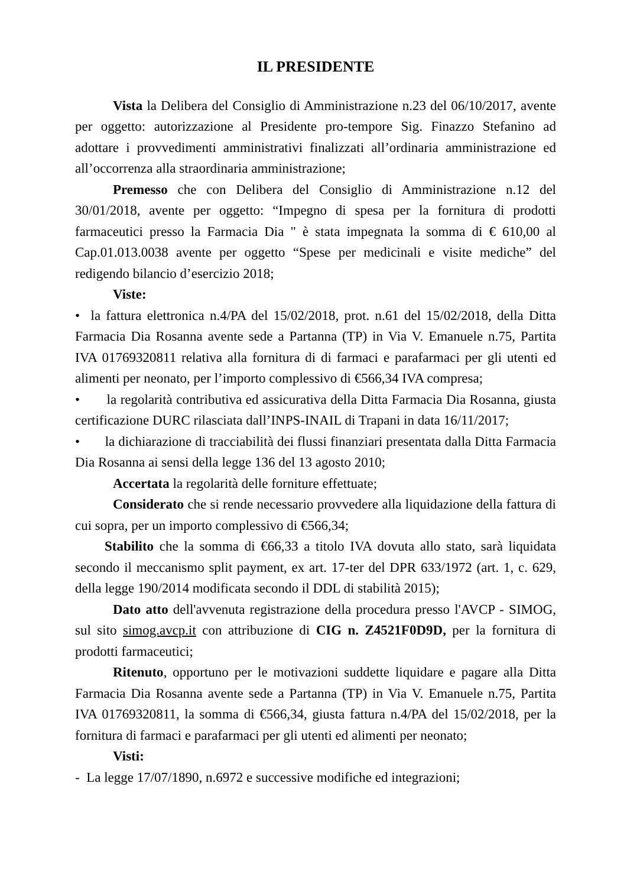IL PRESIDENTE
Vista la Delibera del Consiglio di Amministrazione n.23 del 06/10/2017, avente per oggetto: autorizzazione al Presidente pro-tempore Sig. Finazzo Stefanino ad adottare i provvedimenti amministrativi finalizzati all’ordinaria amministrazione ed all’occorrenza alla straordinaria amministrazione;
Premesso che con Delibera del Consiglio di Amministrazione n.12 del 30/01/2018, avente per oggetto: “Impegno di spesa per la fornitura di prodotti farmaceutici presso la Farmacia Dia " è stata impegnata la somma di € 610,00 al Cap.01.013.0038 avente per oggetto “Spese per medicinali e visite mediche” del redigendo bilancio d’esercizio 2018;
Viste:
• la fattura elettronica n.4/PA del 15/02/2018, prot. n.61 del 15/02/2018, della Ditta Farmacia Dia Rosanna avente sede a Partanna (TP) in Via V. Emanuele n.75, Partita IVA 01769320811 relativa alla fornitura di di farmaci e parafarmaci per gli utenti ed alimenti per neonato, per l’importo complessivo di €566,34 IVA compresa;
• la regolarità contributiva ed assicurativa della Ditta Farmacia Dia Rosanna, giusta certificazione DURC rilasciata dall’INPS-INAIL di Trapani in data 16/11/2017;
• la dichiarazione di tracciabilità dei flussi finanziari presentata dalla Ditta Farmacia Dia Rosanna ai sensi della legge 136 del 13 agosto 2010;
Accertata la regolarità delle forniture effettuate;
Considerato che si rende necessario provvedere alla liquidazione della fattura di cui sopra, per un importo complessivo di €566,34;
Stabilito che la somma di €66,33 a titolo IVA dovuta allo stato, sarà liquidata secondo il meccanismo split payment, ex art. 17-ter del DPR 633/1972 (art. 1, c. 629, della legge 190/2014 modificata secondo il DDL di stabilità 2015);
Dato atto dell'avvenuta registrazione della procedura presso l'AVCP - SIMOG, sul sito simog.avcp.it con attribuzione di CIG n. Z4521F0D9D, per la fornitura di prodotti farmaceutici;
Ritenuto, opportuno per le motivazioni suddette liquidare e pagare alla Ditta Farmacia Dia Rosanna avente sede a Partanna (TP) in Via V. Emanuele n.75, Partita IVA 01769320811, la somma di €566,34, giusta fattura n.4/PA del 15/02/2018, per la fornitura di farmaci e parafarmaci per gli utenti ed alimenti per neonato;
Visti:
- La legge 17/07/1890, n.6972 e successive modifiche ed integrazioni;